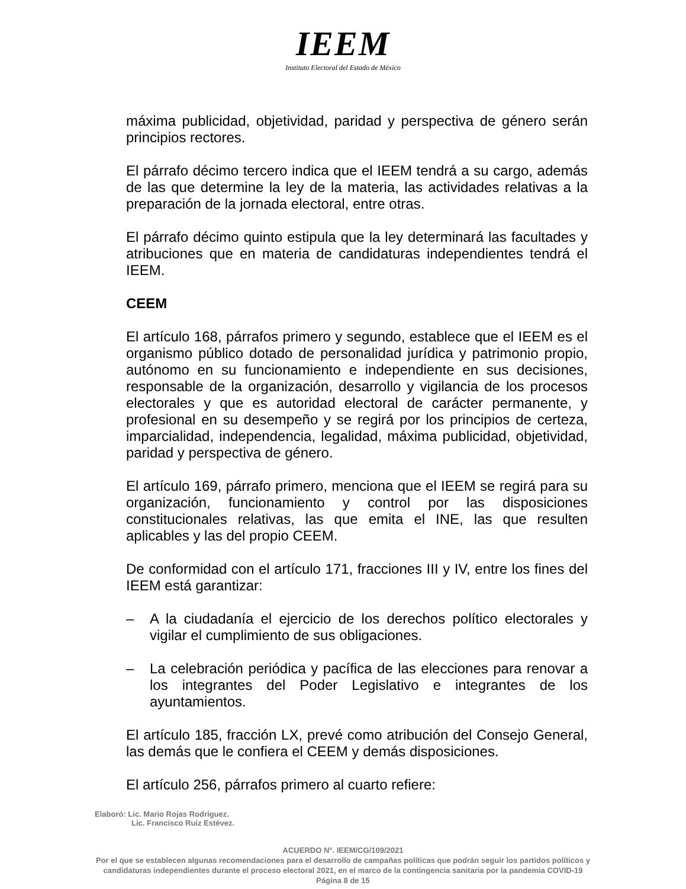IEEM
Instituto Electoral del Estado de México
máxima publicidad, objetividad, paridad y perspectiva de género serán principios rectores.
El párrafo décimo tercero indica que el IEEM tendrá a su cargo, además de las que determine la ley de la materia, las actividades relativas a la preparación de la jornada electoral, entre otras.
El párrafo décimo quinto estipula que la ley determinará las facultades y atribuciones que en materia de candidaturas independientes tendrá el IEEM.
CEEM
El artículo 168, párrafos primero y segundo, establece que el IEEM es el organismo público dotado de personalidad jurídica y patrimonio propio, autónomo en su funcionamiento e independiente en sus decisiones, responsable de la organización, desarrollo y vigilancia de los procesos electorales y que es autoridad electoral de carácter permanente, y profesional en su desempeño y se regirá por los principios de certeza, imparcialidad, independencia, legalidad, máxima publicidad, objetividad, paridad y perspectiva de género.
El artículo 169, párrafo primero, menciona que el IEEM se regirá para su organización, funcionamiento y control por las disposiciones constitucionales relativas, las que emita el INE, las que resulten aplicables y las del propio CEEM.
De conformidad con el artículo 171, fracciones III y IV, entre los fines del IEEM está garantizar:
– A la ciudadanía el ejercicio de los derechos político electorales y vigilar el cumplimiento de sus obligaciones.
– La celebración periódica y pacífica de las elecciones para renovar a los integrantes del Poder Legislativo e integrantes de los ayuntamientos.
El artículo 185, fracción LX, prevé como atribución del Consejo General, las demás que le confiera el CEEM y demás disposiciones.
El artículo 256, párrafos primero al cuarto refiere:
Elaboró: Lic. Mario Rojas Rodríguez.
Lic. Francisco Ruiz Estévez.
ACUERDO N°. IEEM/CG/109/2021
Por el que se establecen algunas recomendaciones para el desarrollo de campañas políticas que podrán seguir los partidos políticos y candidaturas independientes durante el proceso electoral 2021, en el marco de la contingencia sanitaria por la pandemia COVID-19
Página 8 de 15